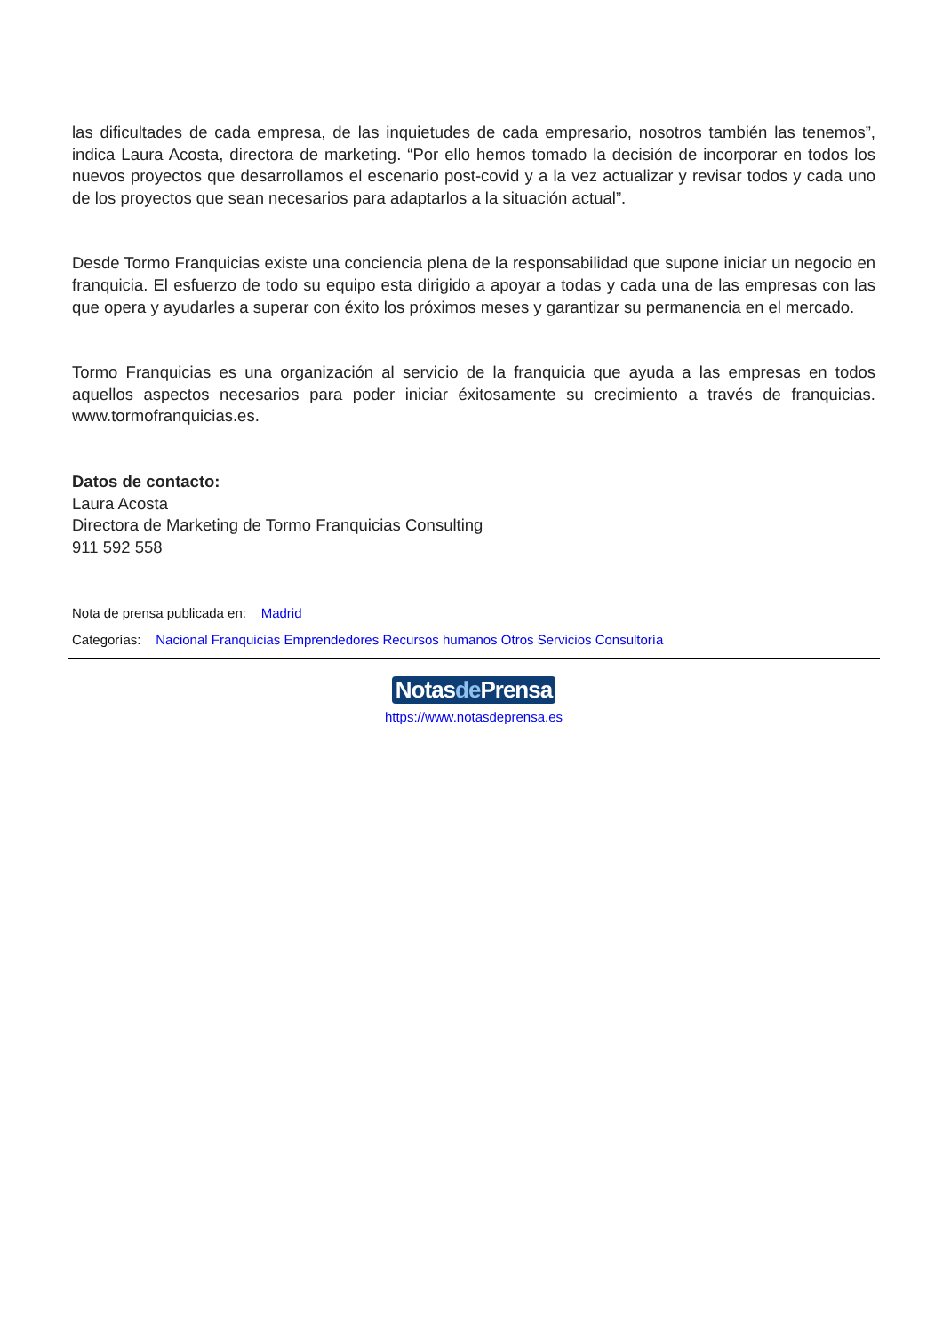las dificultades de cada empresa, de las inquietudes de cada empresario, nosotros también las tenemos”, indica Laura Acosta, directora de marketing. “Por ello hemos tomado la decisión de incorporar en todos los nuevos proyectos que desarrollamos el escenario post-covid y a la vez actualizar y revisar todos y cada uno de los proyectos que sean necesarios para adaptarlos a la situación actual”.
Desde Tormo Franquicias existe una conciencia plena de la responsabilidad que supone iniciar un negocio en franquicia. El esfuerzo de todo su equipo esta dirigido a apoyar a todas y cada una de las empresas con las que opera y ayudarles a superar con éxito los próximos meses y garantizar su permanencia en el mercado.
Tormo Franquicias es una organización al servicio de la franquicia que ayuda a las empresas en todos aquellos aspectos necesarios para poder iniciar éxitosamente su crecimiento a través de franquicias. www.tormofranquicias.es.
Datos de contacto:
Laura Acosta
Directora de Marketing de Tormo Franquicias Consulting
911 592 558
Nota de prensa publicada en: Madrid
Categorías: Nacional Franquicias Emprendedores Recursos humanos Otros Servicios Consultoría
Notasde Prensa
https://www.notasdeprensa.es